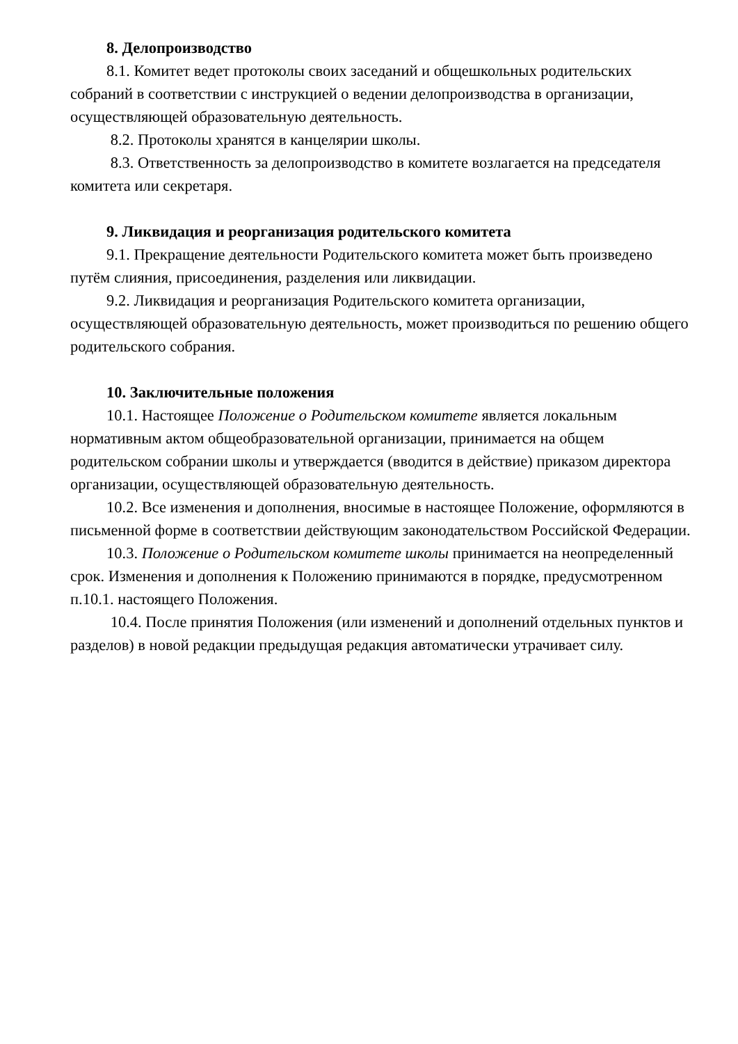8. Делопроизводство
8.1. Комитет ведет протоколы своих заседаний и общешкольных родительских собраний в соответствии с инструкцией о ведении делопроизводства в организации, осуществляющей образовательную деятельность.
8.2. Протоколы хранятся в канцелярии школы.
8.3. Ответственность за делопроизводство в комитете возлагается на председателя комитета или секретаря.
9. Ликвидация и реорганизация родительского комитета
9.1. Прекращение деятельности Родительского комитета может быть произведено путём слияния, присоединения, разделения или ликвидации.
9.2. Ликвидация и реорганизация Родительского комитета организации, осуществляющей образовательную деятельность, может производиться по решению общего родительского собрания.
10. Заключительные положения
10.1. Настоящее Положение о Родительском комитете является локальным нормативным актом общеобразовательной организации, принимается на общем родительском собрании школы и утверждается (вводится в действие) приказом директора организации, осуществляющей образовательную деятельность.
10.2. Все изменения и дополнения, вносимые в настоящее Положение, оформляются в письменной форме в соответствии действующим законодательством Российской Федерации.
10.3. Положение о Родительском комитете школы принимается на неопределенный срок. Изменения и дополнения к Положению принимаются в порядке, предусмотренном п.10.1. настоящего Положения.
10.4. После принятия Положения (или изменений и дополнений отдельных пунктов и разделов) в новой редакции предыдущая редакция автоматически утрачивает силу.